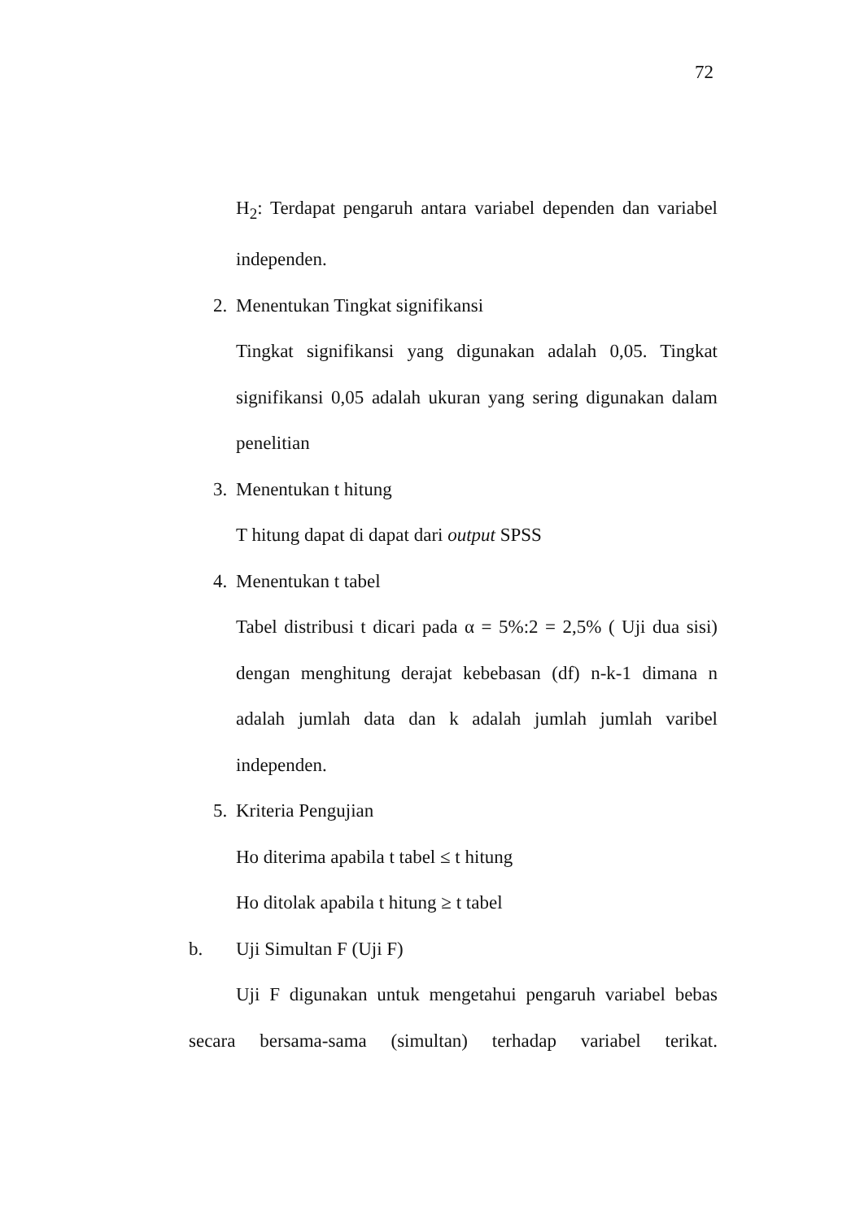72
H<sub>2</sub>: Terdapat pengaruh antara variabel dependen dan variabel independen.
2. Menentukan Tingkat signifikansi
Tingkat signifikansi yang digunakan adalah 0,05. Tingkat signifikansi 0,05 adalah ukuran yang sering digunakan dalam penelitian
3. Menentukan t hitung
T hitung dapat di dapat dari output SPSS
4. Menentukan t tabel
Tabel distribusi t dicari pada α = 5%:2 = 2,5% ( Uji dua sisi) dengan menghitung derajat kebebasan (df) n-k-1 dimana n adalah jumlah data dan k adalah jumlah jumlah varibel independen.
5. Kriteria Pengujian
Ho diterima apabila t tabel ≤ t hitung
Ho ditolak apabila t hitung ≥ t tabel
b. Uji Simultan F (Uji F)
Uji F digunakan untuk mengetahui pengaruh variabel bebas secara bersama-sama (simultan) terhadap variabel terikat.